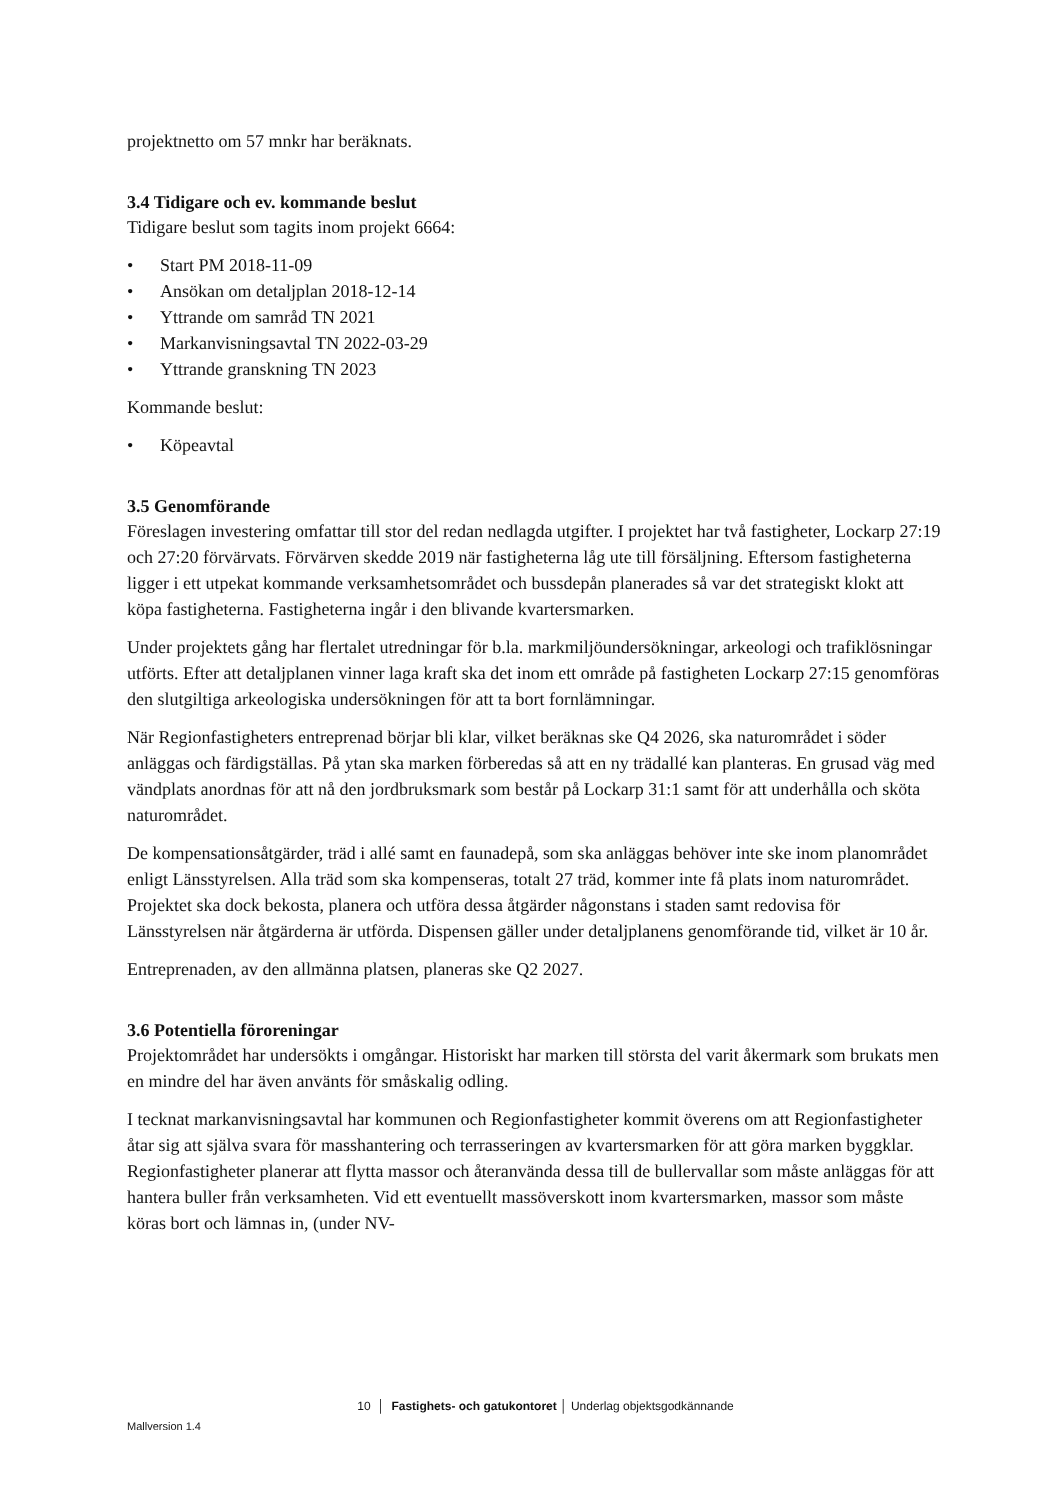projektnetto om 57 mnkr har beräknats.
3.4 Tidigare och ev. kommande beslut
Tidigare beslut som tagits inom projekt 6664:
• Start PM 2018-11-09
• Ansökan om detaljplan 2018-12-14
• Yttrande om samråd TN 2021
• Markanvisningsavtal TN 2022-03-29
• Yttrande granskning TN 2023
Kommande beslut:
• Köpeavtal
3.5 Genomförande
Föreslagen investering omfattar till stor del redan nedlagda utgifter. I projektet har två fastigheter, Lockarp 27:19 och 27:20 förvärvats. Förvärven skedde 2019 när fastigheterna låg ute till försäljning. Eftersom fastigheterna ligger i ett utpekat kommande verksamhetsområdet och bussdepån planerades så var det strategiskt klokt att köpa fastigheterna. Fastigheterna ingår i den blivande kvartersmarken.
Under projektets gång har flertalet utredningar för b.la. markmiljöundersökningar, arkeologi och trafiklösningar utförts. Efter att detaljplanen vinner laga kraft ska det inom ett område på fastigheten Lockarp 27:15 genomföras den slutgiltiga arkeologiska undersökningen för att ta bort fornlämningar.
När Regionfastigheters entreprenad börjar bli klar, vilket beräknas ske Q4 2026, ska naturområdet i söder anläggas och färdigställas. På ytan ska marken förberedas så att en ny trädallé kan planteras. En grusad väg med vändplats anordnas för att nå den jordbruksmark som består på Lockarp 31:1 samt för att underhålla och sköta naturområdet.
De kompensationsåtgärder, träd i allé samt en faunadepå, som ska anläggas behöver inte ske inom planområdet enligt Länsstyrelsen. Alla träd som ska kompenseras, totalt 27 träd, kommer inte få plats inom naturområdet. Projektet ska dock bekosta, planera och utföra dessa åtgärder någonstans i staden samt redovisa för Länsstyrelsen när åtgärderna är utförda. Dispensen gäller under detaljplanens genomförande tid, vilket är 10 år.
Entreprenaden, av den allmänna platsen, planeras ske Q2 2027.
3.6 Potentiella föroreningar
Projektområdet har undersökts i omgångar. Historiskt har marken till största del varit åkermark som brukats men en mindre del har även använts för småskalig odling.
I tecknat markanvisningsavtal har kommunen och Regionfastigheter kommit överens om att Regionfastigheter åtar sig att själva svara för masshantering och terrasseringen av kvartersmarken för att göra marken byggklar. Regionfastigheter planerar att flytta massor och återanvända dessa till de bullervallar som måste anläggas för att hantera buller från verksamheten. Vid ett eventuellt massöverskott inom kvartersmarken, massor som måste köras bort och lämnas in, (under NV-
10 │ Fastighets- och gatukontoret │ Underlag objektsgodkännande
Mallversion 1.4